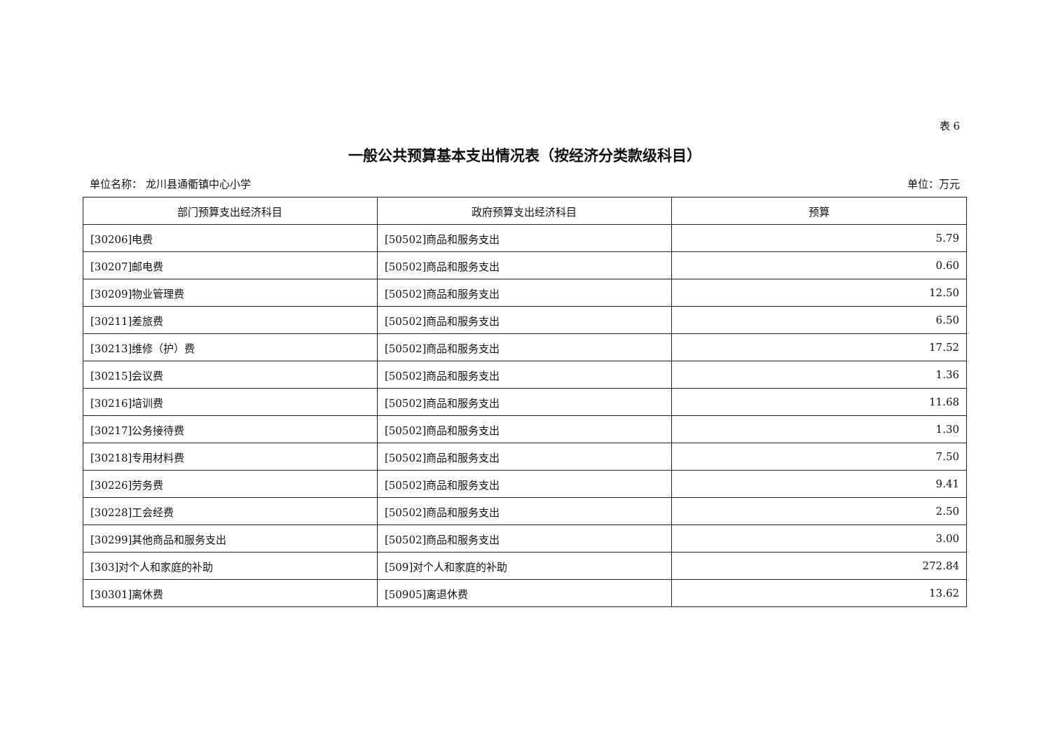表 6
一般公共预算基本支出情况表（按经济分类款级科目）
单位名称： 龙川县通衢镇中心小学 单位：万元
| 部门预算支出经济科目 | 政府预算支出经济科目 | 预算 |
| --- | --- | --- |
| [30206]电费 | [50502]商品和服务支出 | 5.79 |
| [30207]邮电费 | [50502]商品和服务支出 | 0.60 |
| [30209]物业管理费 | [50502]商品和服务支出 | 12.50 |
| [30211]差旅费 | [50502]商品和服务支出 | 6.50 |
| [30213]维修（护）费 | [50502]商品和服务支出 | 17.52 |
| [30215]会议费 | [50502]商品和服务支出 | 1.36 |
| [30216]培训费 | [50502]商品和服务支出 | 11.68 |
| [30217]公务接待费 | [50502]商品和服务支出 | 1.30 |
| [30218]专用材料费 | [50502]商品和服务支出 | 7.50 |
| [30226]劳务费 | [50502]商品和服务支出 | 9.41 |
| [30228]工会经费 | [50502]商品和服务支出 | 2.50 |
| [30299]其他商品和服务支出 | [50502]商品和服务支出 | 3.00 |
| [303]对个人和家庭的补助 | [509]对个人和家庭的补助 | 272.84 |
| [30301]离休费 | [50905]离退休费 | 13.62 |